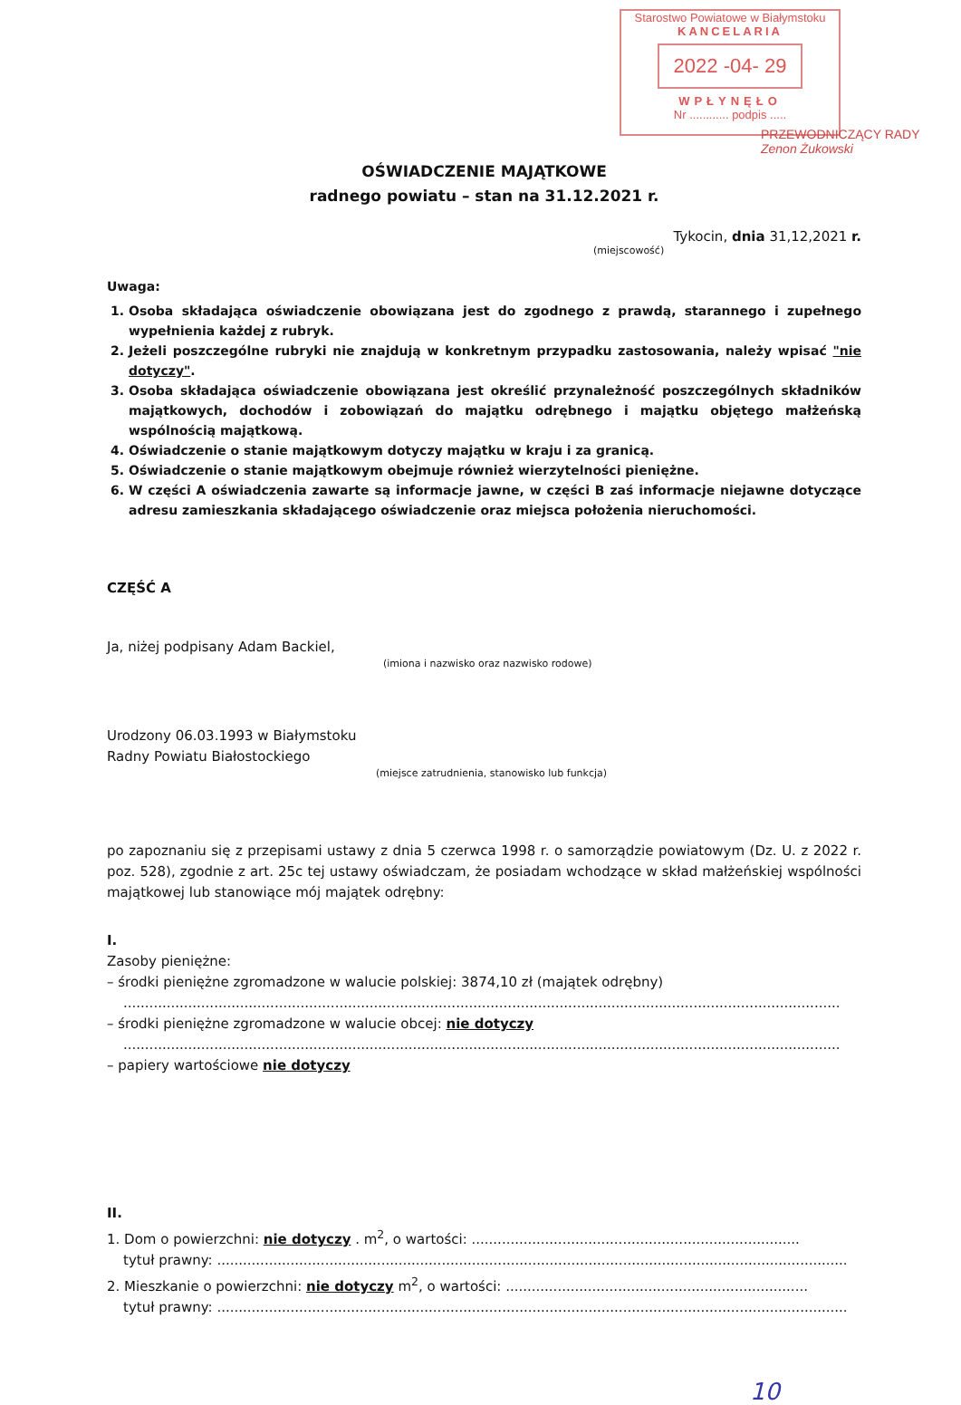Starostwo Powiatowe w Białymstoku
KANCELARIA
2022 -04- 29
WPŁYNĘŁO
Nr ............ podpis .....
PRZEWODNICZĄCY RADY
Zenon Żukowski
OŚWIADCZENIE MAJĄTKOWE
radnego powiatu – stan na 31.12.2021 r.
Tykocin, dnia 31,12,2021 r.
(miejscowość)
Uwaga:
1. Osoba składająca oświadczenie obowiązana jest do zgodnego z prawdą, starannego i zupełnego wypełnienia każdej z rubryk.
2. Jeżeli poszczególne rubryki nie znajdują w konkretnym przypadku zastosowania, należy wpisać "nie dotyczy".
3. Osoba składająca oświadczenie obowiązana jest określić przynależność poszczególnych składników majątkowych, dochodów i zobowiązań do majątku odrębnego i majątku objętego małżeńską wspólnością majątkową.
4. Oświadczenie o stanie majątkowym dotyczy majątku w kraju i za granicą.
5. Oświadczenie o stanie majątkowym obejmuje również wierzytelności pieniężne.
6. W części A oświadczenia zawarte są informacje jawne, w części B zaś informacje niejawne dotyczące adresu zamieszkania składającego oświadczenie oraz miejsca położenia nieruchomości.
CZĘŚĆ A
Ja, niżej podpisany Adam Backiel,
(imiona i nazwisko oraz nazwisko rodowe)
Urodzony 06.03.1993 w Białymstoku
Radny Powiatu Białostockiego
(miejsce zatrudnienia, stanowisko lub funkcja)
po zapoznaniu się z przepisami ustawy z dnia 5 czerwca 1998 r. o samorządzie powiatowym (Dz. U. z 2022 r. poz. 528), zgodnie z art. 25c tej ustawy oświadczam, że posiadam wchodzące w skład małżeńskiej wspólności majątkowej lub stanowiące mój majątek odrębny:
I.
Zasoby pieniężne:
– środki pieniężne zgromadzone w walucie polskiej: 3874,10 zł (majątek odrębny)
......................................................................................................................................................................
– środki pieniężne zgromadzone w walucie obcej: nie dotyczy
......................................................................................................................................................................
– papiery wartościowe nie dotyczy
II.
1. Dom o powierzchni: nie dotyczy . m<sup>2</sup>, o wartości: ............................................................................
tytuł prawny: ..................................................................................................................................................
2. Mieszkanie o powierzchni: nie dotyczy m<sup>2</sup>, o wartości: ......................................................................
tytuł prawny: ..................................................................................................................................................
10